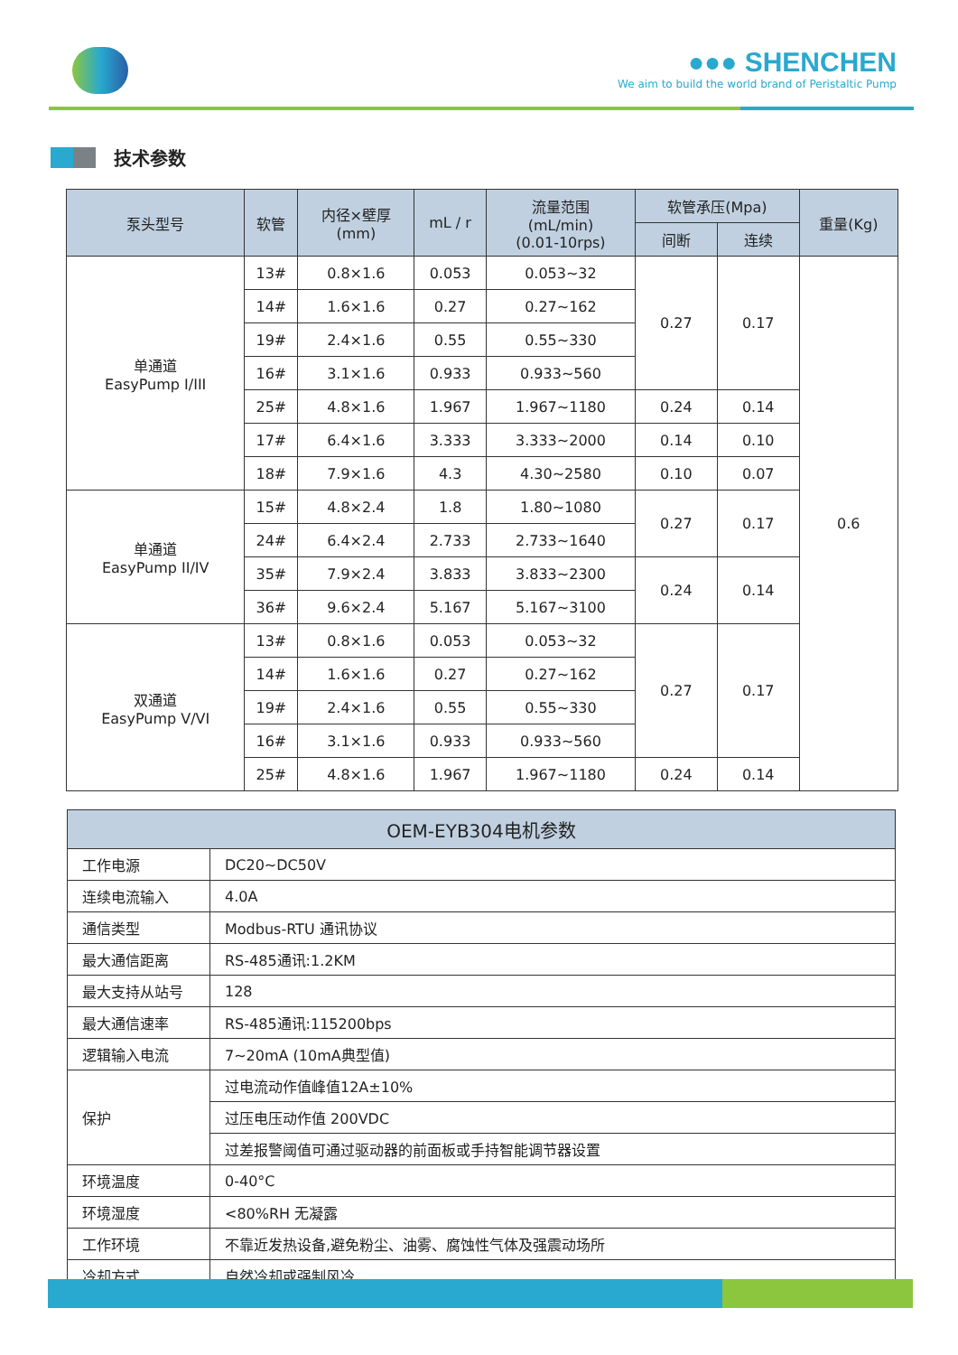●●● SHENCHEN
We aim to build the world brand of Peristaltic Pump
技术参数
| 泵头型号 | 软管 | 内径×壁厚 (mm) | mL / r | 流量范围 (mL/min) (0.01-10rps) | 软管承压(Mpa) | | 重量(Kg) |
| --- | --- | --- | --- | --- | --- | --- | --- |
| | | | | | 间断 | 连续 | |
| 单通道 EasyPump I/III | 13# | 0.8×1.6 | 0.053 | 0.053~32 | 0.27 | 0.17 | 0.6 |
| | 14# | 1.6×1.6 | 0.27 | 0.27~162 | | | |
| | 19# | 2.4×1.6 | 0.55 | 0.55~330 | | | |
| | 16# | 3.1×1.6 | 0.933 | 0.933~560 | | | |
| | 25# | 4.8×1.6 | 1.967 | 1.967~1180 | 0.24 | 0.14 | |
| | 17# | 6.4×1.6 | 3.333 | 3.333~2000 | 0.14 | 0.10 | |
| | 18# | 7.9×1.6 | 4.3 | 4.30~2580 | 0.10 | 0.07 | |
| 单通道 EasyPump II/IV | 15# | 4.8×2.4 | 1.8 | 1.80~1080 | 0.27 | 0.17 | |
| | 24# | 6.4×2.4 | 2.733 | 2.733~1640 | | | |
| | 35# | 7.9×2.4 | 3.833 | 3.833~2300 | 0.24 | 0.14 | |
| | 36# | 9.6×2.4 | 5.167 | 5.167~3100 | | | |
| 双通道 EasyPump V/VI | 13# | 0.8×1.6 | 0.053 | 0.053~32 | 0.27 | 0.17 | |
| | 14# | 1.6×1.6 | 0.27 | 0.27~162 | | | |
| | 19# | 2.4×1.6 | 0.55 | 0.55~330 | | | |
| | 16# | 3.1×1.6 | 0.933 | 0.933~560 | | | |
| | 25# | 4.8×1.6 | 1.967 | 1.967~1180 | 0.24 | 0.14 | |
| OEM-EYB304电机参数 | |
| --- | --- |
| 工作电源 | DC20~DC50V |
| 连续电流输入 | 4.0A |
| 通信类型 | Modbus-RTU 通讯协议 |
| 最大通信距离 | RS-485通讯:1.2KM |
| 最大支持从站号 | 128 |
| 最大通信速率 | RS-485通讯:115200bps |
| 逻辑输入电流 | 7~20mA (10mA典型值) |
| 保护 | 过电流动作值峰值12A±10% |
| | 过压电压动作值 200VDC |
| | 过差报警阈值可通过驱动器的前面板或手持智能调节器设置 |
| 环境温度 | 0-40°C |
| 环境湿度 | <80%RH 无凝露 |
| 工作环境 | 不靠近发热设备,避免粉尘、油雾、腐蚀性气体及强震动场所 |
| 冷却方式 | 自然冷却或强制风冷 |